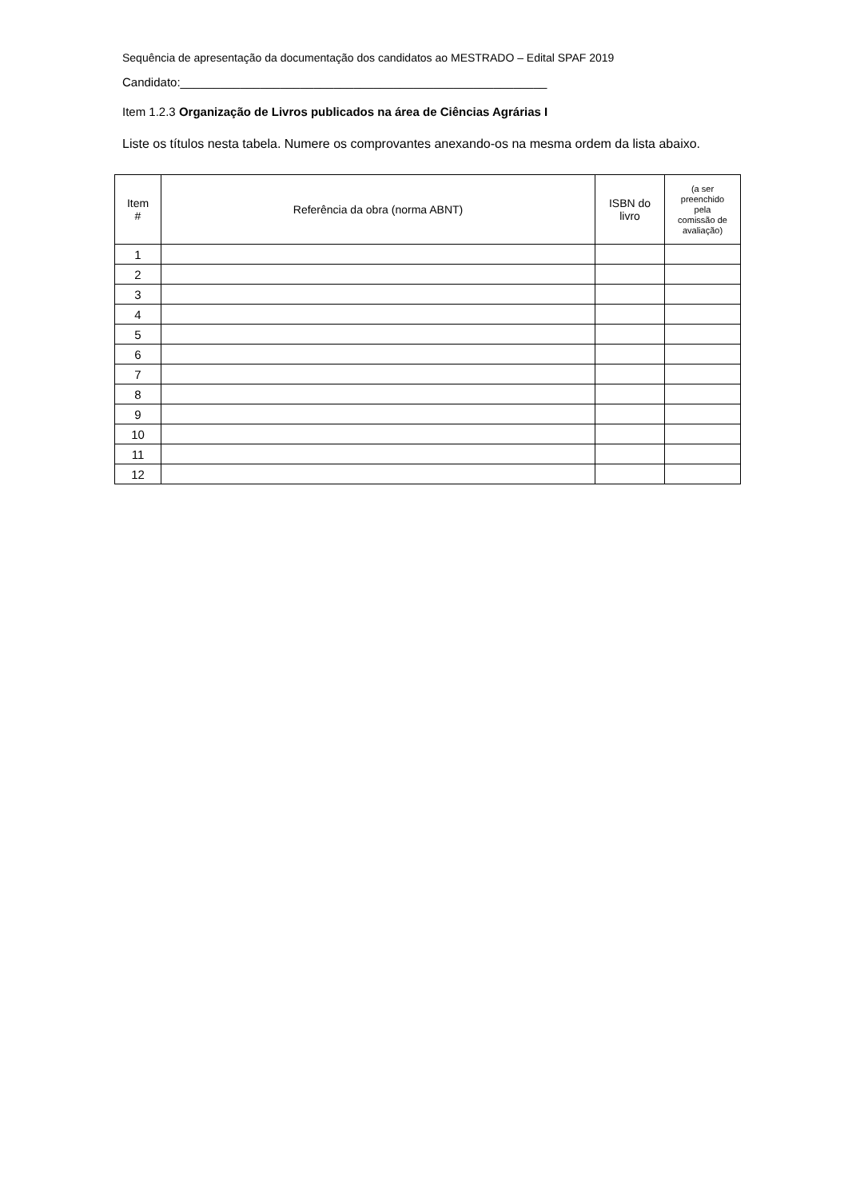Sequência de apresentação da documentação dos candidatos ao MESTRADO – Edital SPAF 2019
Candidato:_______________________________________________________
Item 1.2.3 Organização de Livros publicados na área de Ciências Agrárias I
Liste os títulos nesta tabela. Numere os comprovantes anexando-os na mesma ordem da lista abaixo.
| Item # | Referência da obra (norma ABNT) | ISBN do livro | (a ser preenchido pela comissão de avaliação) |
| --- | --- | --- | --- |
| 1 | | | |
| 2 | | | |
| 3 | | | |
| 4 | | | |
| 5 | | | |
| 6 | | | |
| 7 | | | |
| 8 | | | |
| 9 | | | |
| 10 | | | |
| 11 | | | |
| 12 | | | |